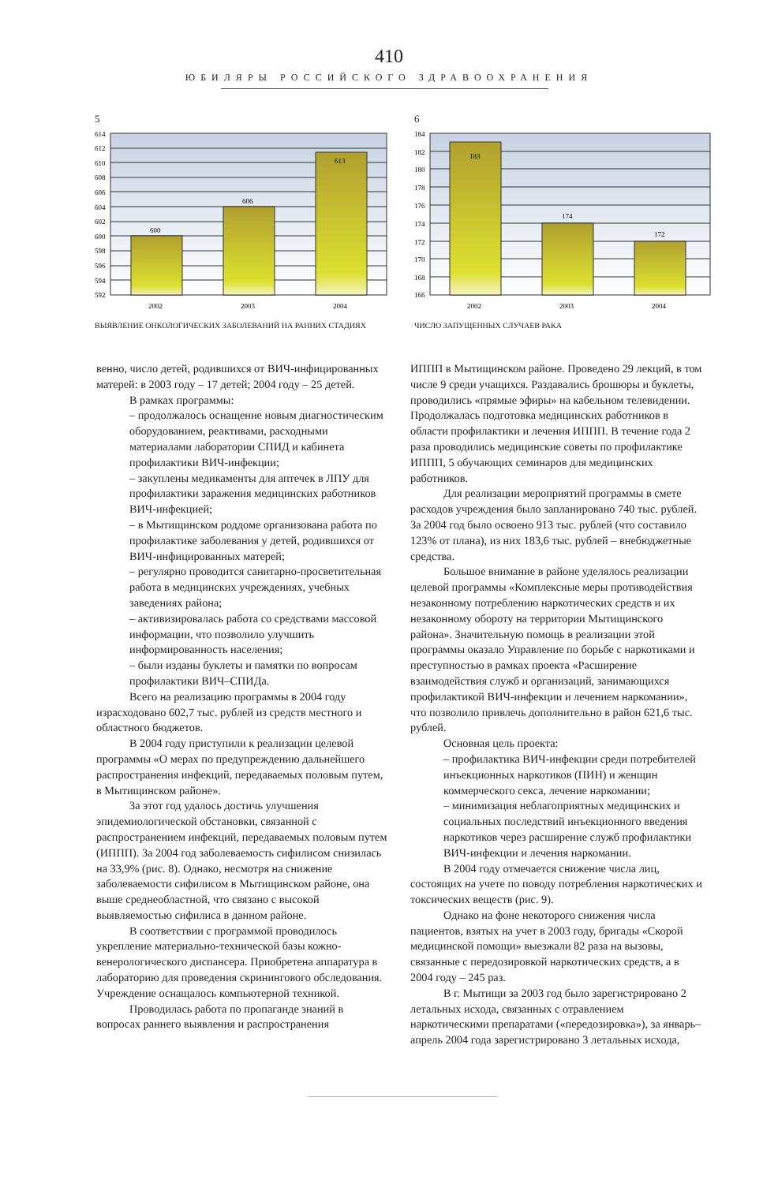410
ЮБИЛЯРЫ РОССИЙСКОГО ЗДРАВООХРАНЕНИЯ
5
600
606
613
614
612
610
608
606
604
602
600
598
596
594
592
2002
2003
2004
ВЫЯВЛЕНИЕ ОНКОЛОГИЧЕСКИХ ЗАБОЛЕВАНИЙ НА РАННИХ СТАДИЯХ
6
183
174
172
184
182
180
178
176
174
172
170
168
166
2002
2003
2004
ЧИСЛО ЗАПУЩЕННЫХ СЛУЧАЕВ РАКА
венно, число детей, родившихся от ВИЧ-инфицированных матерей: в 2003 году – 17 детей; 2004 году – 25 детей.
В рамках программы:
– продолжалось оснащение новым диагностическим оборудованием, реактивами, расходными материалами лаборатории СПИД и кабинета профилактики ВИЧ-инфекции;
– закуплены медикаменты для аптечек в ЛПУ для профилактики заражения медицинских работников ВИЧ-инфекцией;
– в Мытищинском роддоме организована работа по профилактике заболевания у детей, родившихся от ВИЧ-инфицированных матерей;
– регулярно проводится санитарно-просветительная работа в медицинских учреждениях, учебных заведениях района;
– активизировалась работа со средствами массовой информации, что позволило улучшить информированность населения;
– были изданы буклеты и памятки по вопросам профилактики ВИЧ–СПИДа.
Всего на реализацию программы в 2004 году израсходовано 602,7 тыс. рублей из средств местного и областного бюджетов.
В 2004 году приступили к реализации целевой программы «О мерах по предупреждению дальнейшего распространения инфекций, передаваемых половым путем, в Мытищинском районе».
За этот год удалось достичь улучшения эпидемиологической обстановки, связанной с распространением инфекций, передаваемых половым путем (ИППП). За 2004 год заболеваемость сифилисом снизилась на 33,9% (рис. 8). Однако, несмотря на снижение заболеваемости сифилисом в Мытищинском районе, она выше среднеобластной, что связано с высокой выявляемостью сифилиса в данном районе.
В соответствии с программой проводилось укрепление материально-технической базы кожно-венерологического диспансера. Приобретена аппаратура в лабораторию для проведения скринингового обследования. Учреждение оснащалось компьютерной техникой.
Проводилась работа по пропаганде знаний в вопросах раннего выявления и распространения
ИППП в Мытищинском районе. Проведено 29 лекций, в том числе 9 среди учащихся. Раздавались брошюры и буклеты, проводились «прямые эфиры» на кабельном телевидении. Продолжалась подготовка медицинских работников в области профилактики и лечения ИППП. В течение года 2 раза проводились медицинские советы по профилактике ИППП, 5 обучающих семинаров для медицинских работников.
Для реализации мероприятий программы в смете расходов учреждения было запланировано 740 тыс. рублей. За 2004 год было освоено 913 тыс. рублей (что составило 123% от плана), из них 183,6 тыс. рублей – внебюджетные средства.
Большое внимание в районе уделялось реализации целевой программы «Комплексные меры противодействия незаконному потреблению наркотических средств и их незаконному обороту на территории Мытищинского района». Значительную помощь в реализации этой программы оказало Управление по борьбе с наркотиками и преступностью в рамках проекта «Расширение взаимодействия служб и организаций, занимающихся профилактикой ВИЧ-инфекции и лечением наркомании», что позволило привлечь дополнительно в район 621,6 тыс. рублей.
Основная цель проекта:
– профилактика ВИЧ-инфекции среди потребителей инъекционных наркотиков (ПИН) и женщин коммерческого секса, лечение наркомании;
– минимизация неблагоприятных медицинских и социальных последствий инъекционного введения наркотиков через расширение служб профилактики ВИЧ-инфекции и лечения наркомании.
В 2004 году отмечается снижение числа лиц, состоящих на учете по поводу потребления наркотических и токсических веществ (рис. 9).
Однако на фоне некоторого снижения числа пациентов, взятых на учет в 2003 году, бригады «Скорой медицинской помощи» выезжали 82 раза на вызовы, связанные с передозировкой наркотических средств, а в 2004 году – 245 раз.
В г. Мытищи за 2003 год было зарегистрировано 2 летальных исхода, связанных с отравлением наркотическими препаратами («передозировка»), за январь–апрель 2004 года зарегистрировано 3 летальных исхода,